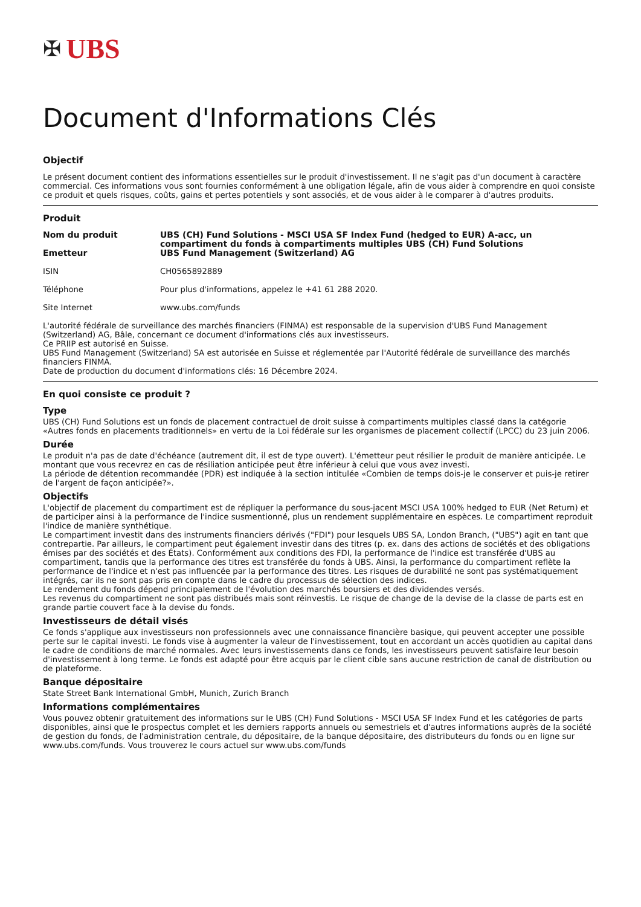✠ UBS
Document d'Informations Clés
Objectif
Le présent document contient des informations essentielles sur le produit d'investissement. Il ne s'agit pas d'un document à caractère commercial. Ces informations vous sont fournies conformément à une obligation légale, afin de vous aider à comprendre en quoi consiste ce produit et quels risques, coûts, gains et pertes potentiels y sont associés, et de vous aider à le comparer à d'autres produits.
Produit
| Nom du produit | UBS (CH) Fund Solutions - MSCI USA SF Index Fund (hedged to EUR) A-acc, un compartiment du fonds à compartiments multiples UBS (CH) Fund Solutions |
| Emetteur | UBS Fund Management (Switzerland) AG |
| ISIN | CH0565892889 |
| Téléphone | Pour plus d'informations, appelez le +41 61 288 2020. |
| Site Internet | www.ubs.com/funds |
L'autorité fédérale de surveillance des marchés financiers (FINMA) est responsable de la supervision d'UBS Fund Management (Switzerland) AG, Bâle, concernant ce document d'informations clés aux investisseurs.
Ce PRIIP est autorisé en Suisse.
UBS Fund Management (Switzerland) SA est autorisée en Suisse et réglementée par l'Autorité fédérale de surveillance des marchés financiers FINMA.
Date de production du document d'informations clés: 16 Décembre 2024.
En quoi consiste ce produit ?
Type
UBS (CH) Fund Solutions est un fonds de placement contractuel de droit suisse à compartiments multiples classé dans la catégorie «Autres fonds en placements traditionnels» en vertu de la Loi fédérale sur les organismes de placement collectif (LPCC) du 23 juin 2006.
Durée
Le produit n'a pas de date d'échéance (autrement dit, il est de type ouvert). L'émetteur peut résilier le produit de manière anticipée. Le montant que vous recevrez en cas de résiliation anticipée peut être inférieur à celui que vous avez investi.
La période de détention recommandée (PDR) est indiquée à la section intitulée «Combien de temps dois-je le conserver et puis-je retirer de l'argent de façon anticipée?».
Objectifs
L'objectif de placement du compartiment est de répliquer la performance du sous-jacent MSCI USA 100% hedged to EUR (Net Return) et de participer ainsi à la performance de l'indice susmentionné, plus un rendement supplémentaire en espèces. Le compartiment reproduit l'indice de manière synthétique.
Le compartiment investit dans des instruments financiers dérivés ("FDI") pour lesquels UBS SA, London Branch, ("UBS") agit en tant que contrepartie. Par ailleurs, le compartiment peut également investir dans des titres (p. ex. dans des actions de sociétés et des obligations émises par des sociétés et des États). Conformément aux conditions des FDI, la performance de l'indice est transférée d'UBS au compartiment, tandis que la performance des titres est transférée du fonds à UBS. Ainsi, la performance du compartiment reflète la performance de l'indice et n'est pas influencée par la performance des titres. Les risques de durabilité ne sont pas systématiquement intégrés, car ils ne sont pas pris en compte dans le cadre du processus de sélection des indices.
Le rendement du fonds dépend principalement de l'évolution des marchés boursiers et des dividendes versés.
Les revenus du compartiment ne sont pas distribués mais sont réinvestis. Le risque de change de la devise de la classe de parts est en grande partie couvert face à la devise du fonds.
Investisseurs de détail visés
Ce fonds s'applique aux investisseurs non professionnels avec une connaissance financière basique, qui peuvent accepter une possible perte sur le capital investi. Le fonds vise à augmenter la valeur de l'investissement, tout en accordant un accès quotidien au capital dans le cadre de conditions de marché normales. Avec leurs investissements dans ce fonds, les investisseurs peuvent satisfaire leur besoin d'investissement à long terme. Le fonds est adapté pour être acquis par le client cible sans aucune restriction de canal de distribution ou de plateforme.
Banque dépositaire
State Street Bank International GmbH, Munich, Zurich Branch
Informations complémentaires
Vous pouvez obtenir gratuitement des informations sur le UBS (CH) Fund Solutions - MSCI USA SF Index Fund et les catégories de parts disponibles, ainsi que le prospectus complet et les derniers rapports annuels ou semestriels et d'autres informations auprès de la société de gestion du fonds, de l'administration centrale, du dépositaire, de la banque dépositaire, des distributeurs du fonds ou en ligne sur www.ubs.com/funds. Vous trouverez le cours actuel sur www.ubs.com/funds